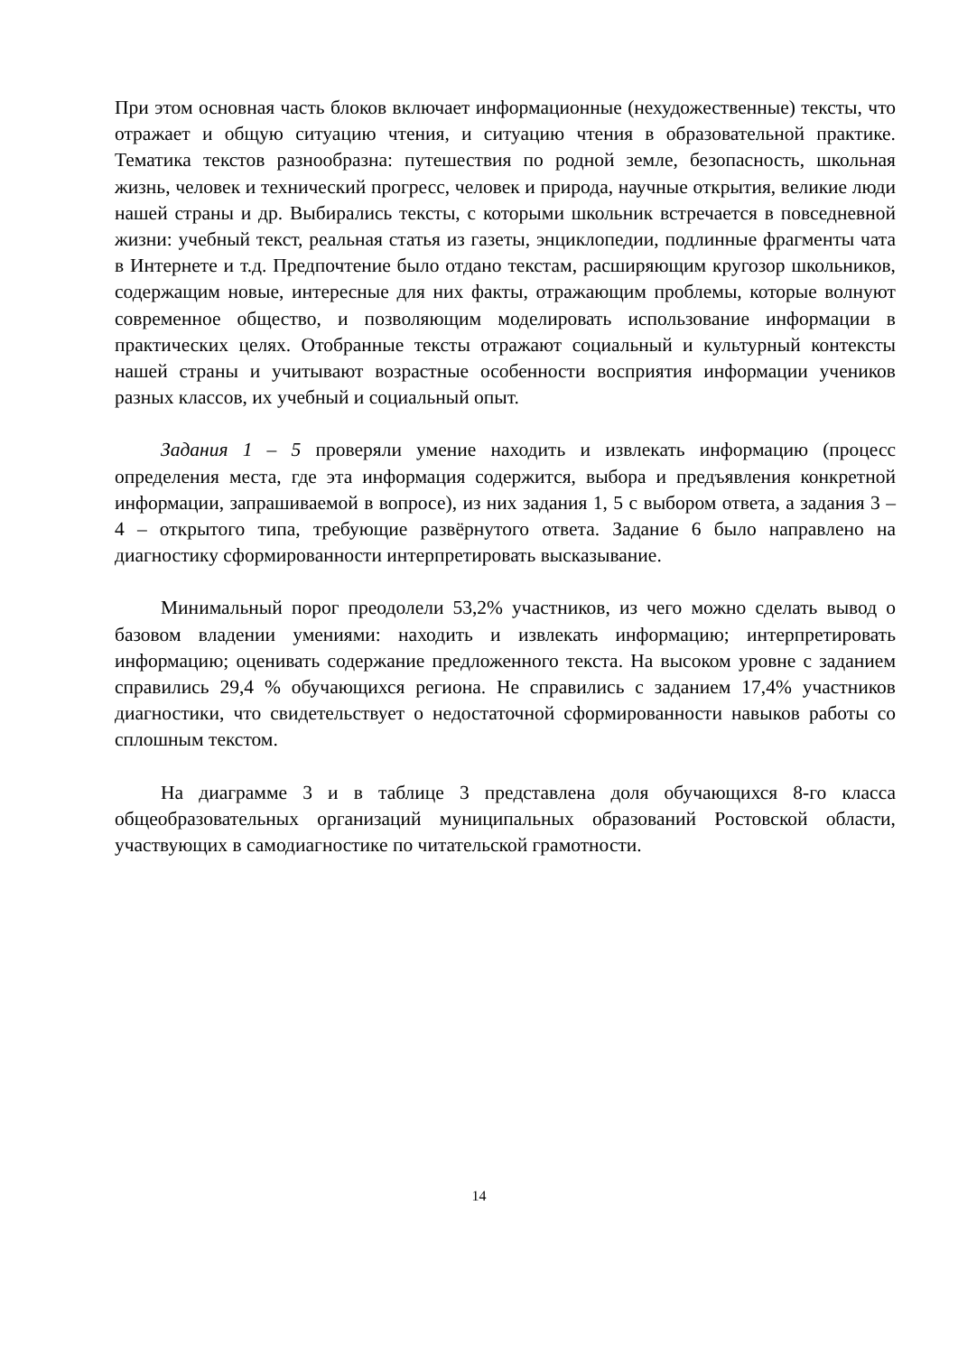При этом основная часть блоков включает информационные (нехудожественные) тексты, что отражает и общую ситуацию чтения, и ситуацию чтения в образовательной практике. Тематика текстов разнообразна: путешествия по родной земле, безопасность, школьная жизнь, человек и технический прогресс, человек и природа, научные открытия, великие люди нашей страны и др. Выбирались тексты, с которыми школьник встречается в повседневной жизни: учебный текст, реальная статья из газеты, энциклопедии, подлинные фрагменты чата в Интернете и т.д. Предпочтение было отдано текстам, расширяющим кругозор школьников, содержащим новые, интересные для них факты, отражающим проблемы, которые волнуют современное общество, и позволяющим моделировать использование информации в практических целях. Отобранные тексты отражают социальный и культурный контексты нашей страны и учитывают возрастные особенности восприятия информации учеников разных классов, их учебный и социальный опыт.
Задания 1 – 5 проверяли умение находить и извлекать информацию (процесс определения места, где эта информация содержится, выбора и предъявления конкретной информации, запрашиваемой в вопросе), из них задания 1, 5 с выбором ответа, а задания 3 – 4 – открытого типа, требующие развёрнутого ответа. Задание 6 было направлено на диагностику сформированности интерпретировать высказывание.
Минимальный порог преодолели 53,2% участников, из чего можно сделать вывод о базовом владении умениями: находить и извлекать информацию; интерпретировать информацию; оценивать содержание предложенного текста. На высоком уровне с заданием справились 29,4 % обучающихся региона. Не справились с заданием 17,4% участников диагностики, что свидетельствует о недостаточной сформированности навыков работы со сплошным текстом.
На диаграмме 3 и в таблице 3 представлена доля обучающихся 8-го класса общеобразовательных организаций муниципальных образований Ростовской области, участвующих в самодиагностике по читательской грамотности.
14